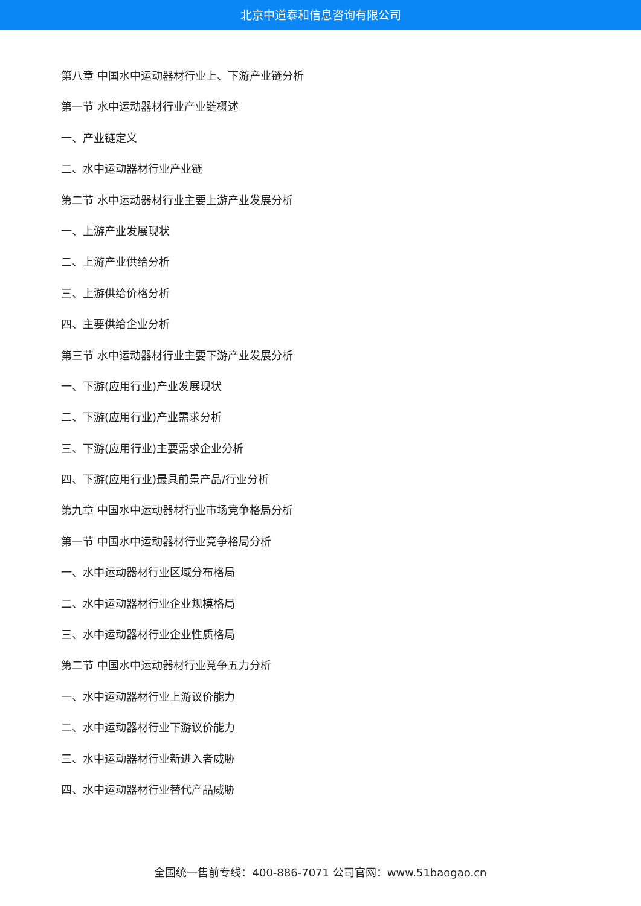北京中道泰和信息咨询有限公司
第八章 中国水中运动器材行业上、下游产业链分析
第一节 水中运动器材行业产业链概述
一、产业链定义
二、水中运动器材行业产业链
第二节 水中运动器材行业主要上游产业发展分析
一、上游产业发展现状
二、上游产业供给分析
三、上游供给价格分析
四、主要供给企业分析
第三节 水中运动器材行业主要下游产业发展分析
一、下游(应用行业)产业发展现状
二、下游(应用行业)产业需求分析
三、下游(应用行业)主要需求企业分析
四、下游(应用行业)最具前景产品/行业分析
第九章 中国水中运动器材行业市场竞争格局分析
第一节 中国水中运动器材行业竞争格局分析
一、水中运动器材行业区域分布格局
二、水中运动器材行业企业规模格局
三、水中运动器材行业企业性质格局
第二节 中国水中运动器材行业竞争五力分析
一、水中运动器材行业上游议价能力
二、水中运动器材行业下游议价能力
三、水中运动器材行业新进入者威胁
四、水中运动器材行业替代产品威胁
全国统一售前专线：400-886-7071 公司官网：www.51baogao.cn